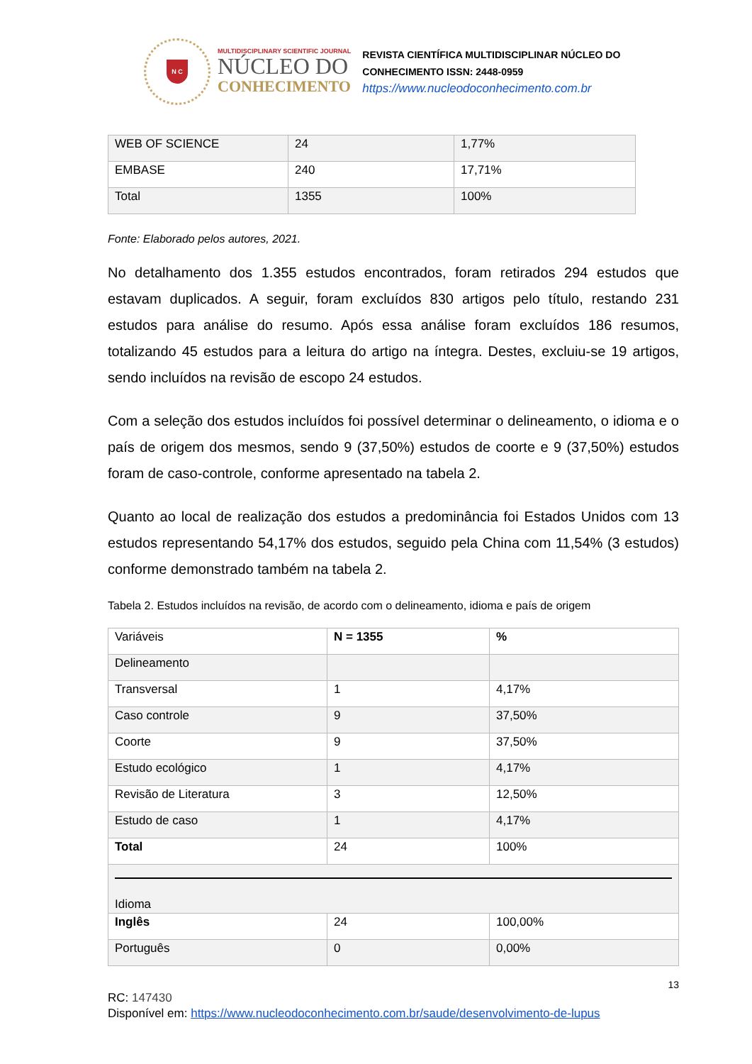N C
MULTIDISCIPLINARY SCIENTIFIC JOURNAL
NÚCLEO DO
CONHECIMENTO
REVISTA CIENTÍFICA MULTIDISCIPLINAR NÚCLEO DO
CONHECIMENTO ISSN: 2448-0959
https://www.nucleodoconhecimento.com.br
| WEB OF SCIENCE | 24 | 1,77% |
| EMBASE | 240 | 17,71% |
| Total | 1355 | 100% |
Fonte: Elaborado pelos autores, 2021.
No detalhamento dos 1.355 estudos encontrados, foram retirados 294 estudos que estavam duplicados. A seguir, foram excluídos 830 artigos pelo título, restando 231 estudos para análise do resumo. Após essa análise foram excluídos 186 resumos, totalizando 45 estudos para a leitura do artigo na íntegra. Destes, excluiu-se 19 artigos, sendo incluídos na revisão de escopo 24 estudos.
Com a seleção dos estudos incluídos foi possível determinar o delineamento, o idioma e o país de origem dos mesmos, sendo 9 (37,50%) estudos de coorte e 9 (37,50%) estudos foram de caso-controle, conforme apresentado na tabela 2.
Quanto ao local de realização dos estudos a predominância foi Estados Unidos com 13 estudos representando 54,17% dos estudos, seguido pela China com 11,54% (3 estudos) conforme demonstrado também na tabela 2.
Tabela 2. Estudos incluídos na revisão, de acordo com o delineamento, idioma e país de origem
| Variáveis | N = 1355 | % |
| Delineamento | | |
| Transversal | 1 | 4,17% |
| Caso controle | 9 | 37,50% |
| Coorte | 9 | 37,50% |
| Estudo ecológico | 1 | 4,17% |
| Revisão de Literatura | 3 | 12,50% |
| Estudo de caso | 1 | 4,17% |
| Total | 24 | 100% |
| Idioma | | |
| Inglês | 24 | 100,00% |
| Português | 0 | 0,00% |
13
RC: 147430
Disponível em: https://www.nucleodoconhecimento.com.br/saude/desenvolvimento-de-lupus